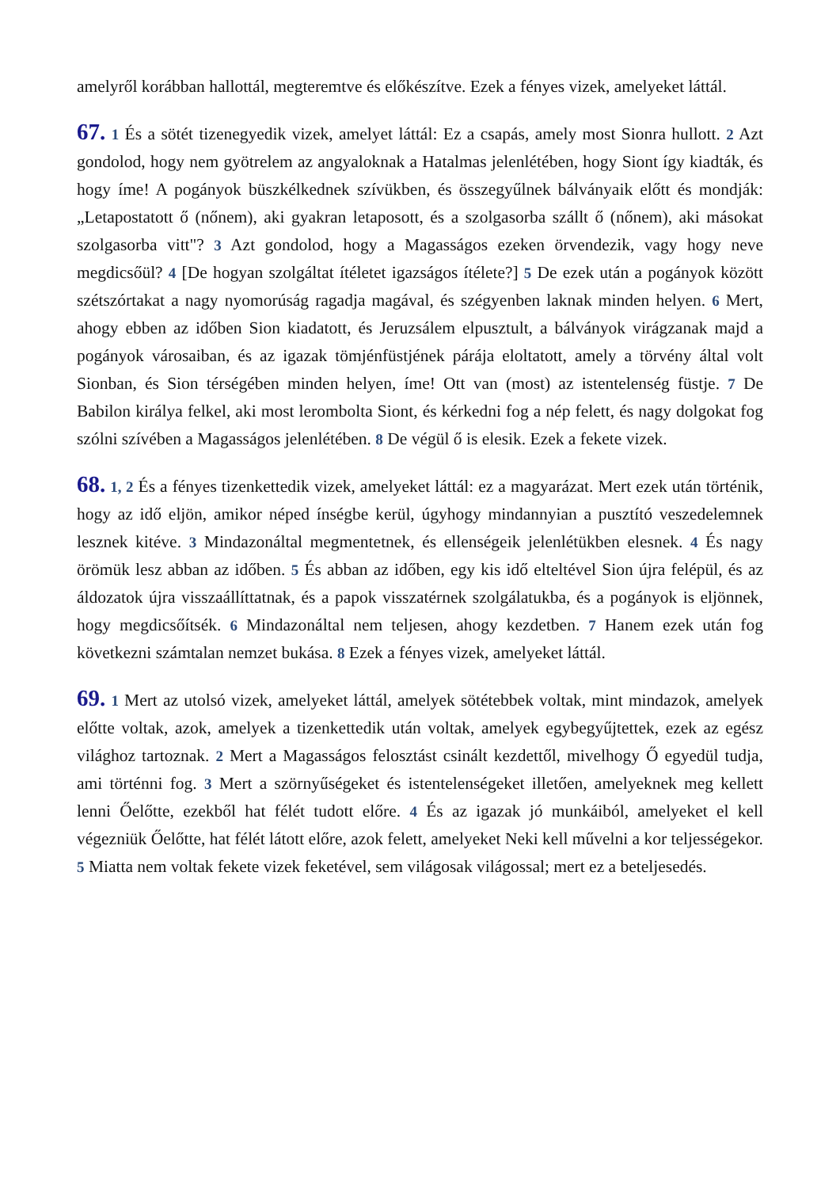amelyről korábban hallottál, megteremtve és előkészítve. Ezek a fényes vizek, amelyeket láttál.
67. 1 És a sötét tizenegyedik vizek, amelyet láttál: Ez a csapás, amely most Sionra hullott. 2 Azt gondolod, hogy nem gyötrelem az angyaloknak a Hatalmas jelenlétében, hogy Siont így kiadták, és hogy íme! A pogányok büszkélkednek szívükben, és összegyűlnek bálványaik előtt és mondják: „Letapostatott ő (nőnem), aki gyakran letaposott, és a szolgasorba szállt ő (nőnem), aki másokat szolgasorba vitt"? 3 Azt gondolod, hogy a Magasságos ezeken örvendezik, vagy hogy neve megdicsőül? 4 [De hogyan szolgáltat ítéletet igazságos ítélete?] 5 De ezek után a pogányok között szétszórtakat a nagy nyomorúság ragadja magával, és szégyenben laknak minden helyen. 6 Mert, ahogy ebben az időben Sion kiadatott, és Jeruzsálem elpusztult, a bálványok virágzanak majd a pogányok városaiban, és az igazak tömjénfüstjének párája eloltatott, amely a törvény által volt Sionban, és Sion térségében minden helyen, íme! Ott van (most) az istentelenség füstje. 7 De Babilon királya felkel, aki most lerombolta Siont, és kérkedni fog a nép felett, és nagy dolgokat fog szólni szívében a Magasságos jelenlétében. 8 De végül ő is elesik. Ezek a fekete vizek.
68. 1, 2 És a fényes tizenkettedik vizek, amelyeket láttál: ez a magyarázat. Mert ezek után történik, hogy az idő eljön, amikor néped ínségbe kerül, úgyhogy mindannyian a pusztító veszedelemnek lesznek kitéve. 3 Mindazonáltal megmentetnek, és ellenségeik jelenlétükben elesnek. 4 És nagy örömük lesz abban az időben. 5 És abban az időben, egy kis idő elteltével Sion újra felépül, és az áldozatok újra visszaállíttatnak, és a papok visszatérnek szolgálatukba, és a pogányok is eljönnek, hogy megdicsőítsék. 6 Mindazonáltal nem teljesen, ahogy kezdetben. 7 Hanem ezek után fog következni számtalan nemzet bukása. 8 Ezek a fényes vizek, amelyeket láttál.
69. 1 Mert az utolsó vizek, amelyeket láttál, amelyek sötétebbek voltak, mint mindazok, amelyek előtte voltak, azok, amelyek a tizenkettedik után voltak, amelyek egybegyűjtettek, ezek az egész világhoz tartoznak. 2 Mert a Magasságos felosztást csinált kezdettől, mivelhogy Ő egyedül tudja, ami történni fog. 3 Mert a szörnyűségeket és istentelenségeket illetően, amelyeknek meg kellett lenni Őelőtte, ezekből hat félét tudott előre. 4 És az igazak jó munkáiból, amelyeket el kell végezniük Őelőtte, hat félét látott előre, azok felett, amelyeket Neki kell művelni a kor teljességekor. 5 Miatta nem voltak fekete vizek feketével, sem világosak világossal; mert ez a beteljesedés.